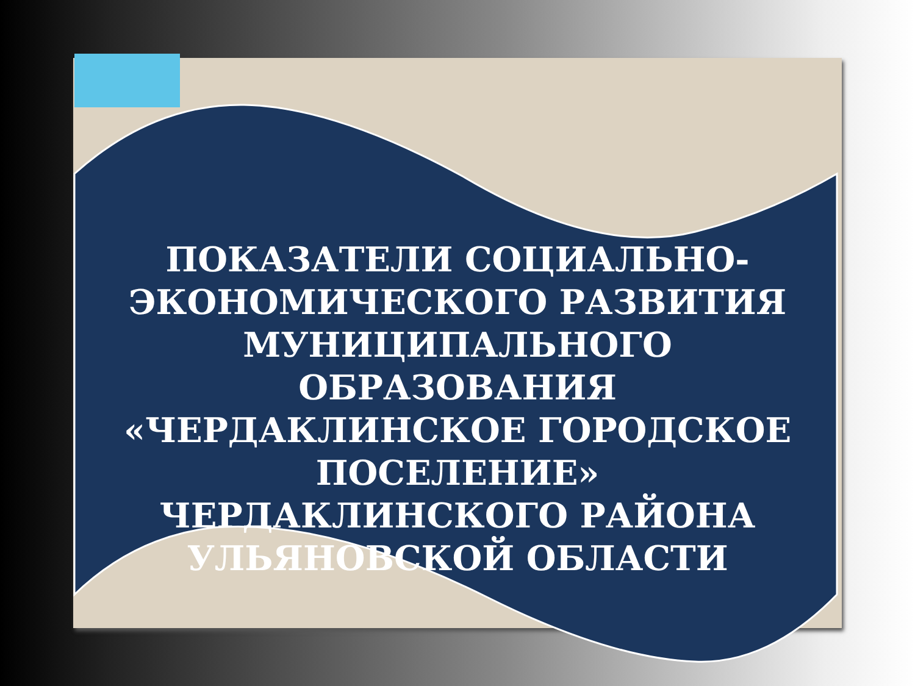ПОКАЗАТЕЛИ СОЦИАЛЬНО-ЭКОНОМИЧЕСКОГО РАЗВИТИЯ МУНИЦИПАЛЬНОГО ОБРАЗОВАНИЯ «ЧЕРДАКЛИНСКОЕ ГОРОДСКОЕ ПОСЕЛЕНИЕ»
ЧЕРДАКЛИНСКОГО РАЙОНА УЛЬЯНОВСКОЙ ОБЛАСТИ